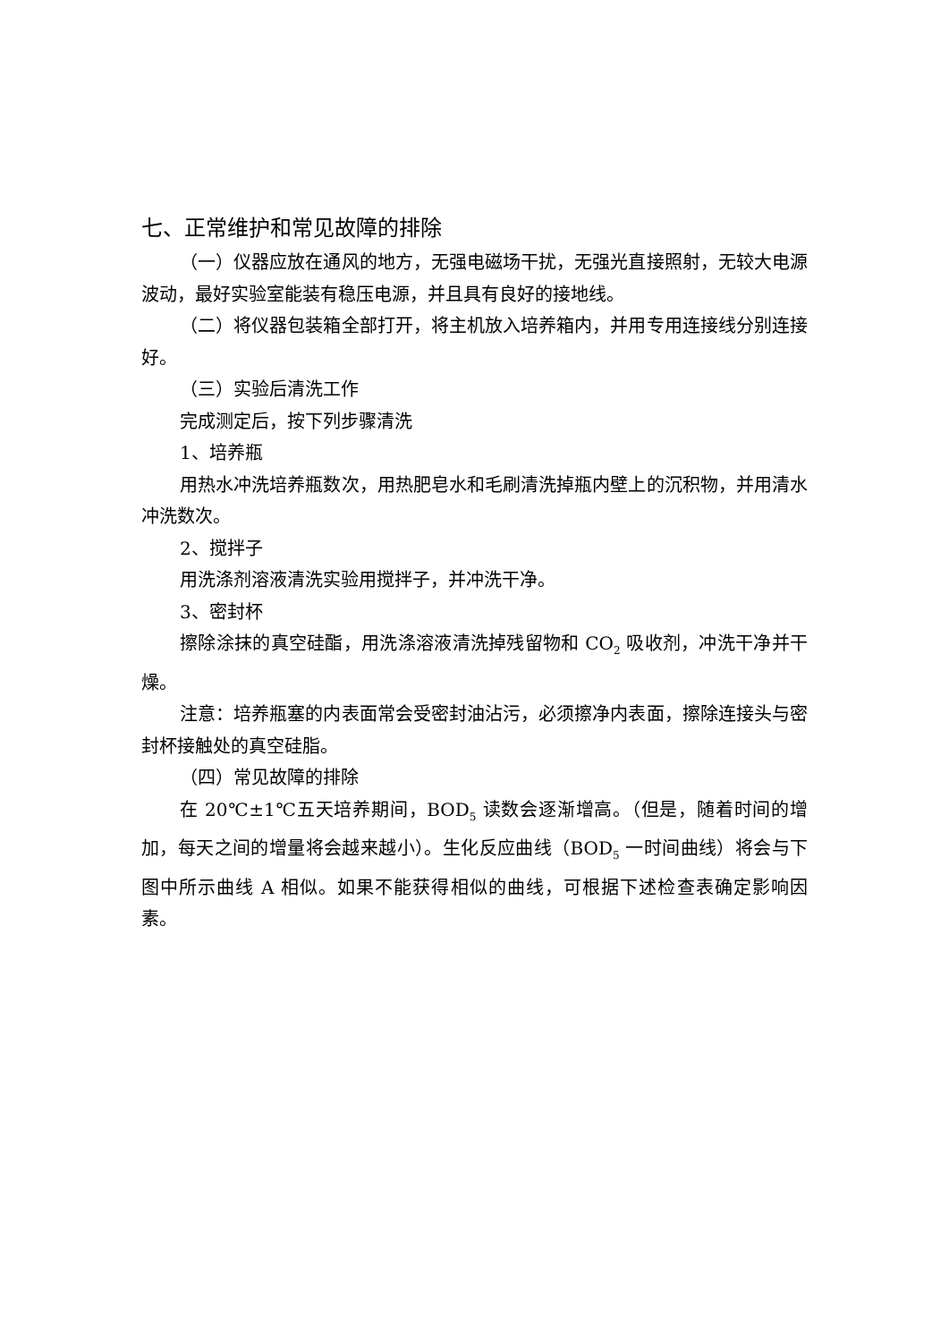七、正常维护和常见故障的排除
（一）仪器应放在通风的地方，无强电磁场干扰，无强光直接照射，无较大电源波动，最好实验室能装有稳压电源，并且具有良好的接地线。
（二）将仪器包装箱全部打开，将主机放入培养箱内，并用专用连接线分别连接好。
（三）实验后清洗工作
完成测定后，按下列步骤清洗
1、培养瓶
用热水冲洗培养瓶数次，用热肥皂水和毛刷清洗掉瓶内壁上的沉积物，并用清水冲洗数次。
2、搅拌子
用洗涤剂溶液清洗实验用搅拌子，并冲洗干净。
3、密封杯
擦除涂抹的真空硅酯，用洗涤溶液清洗掉残留物和 CO<sub>2</sub> 吸收剂，冲洗干净并干燥。
注意：培养瓶塞的内表面常会受密封油沾污，必须擦净内表面，擦除连接头与密封杯接触处的真空硅脂。
（四）常见故障的排除
在 20℃±1℃五天培养期间，BOD<sub>5</sub> 读数会逐渐增高。（但是，随着时间的增加，每天之间的增量将会越来越小）。生化反应曲线（BOD<sub>5</sub> 一时间曲线）将会与下图中所示曲线 A 相似。如果不能获得相似的曲线，可根据下述检查表确定影响因素。